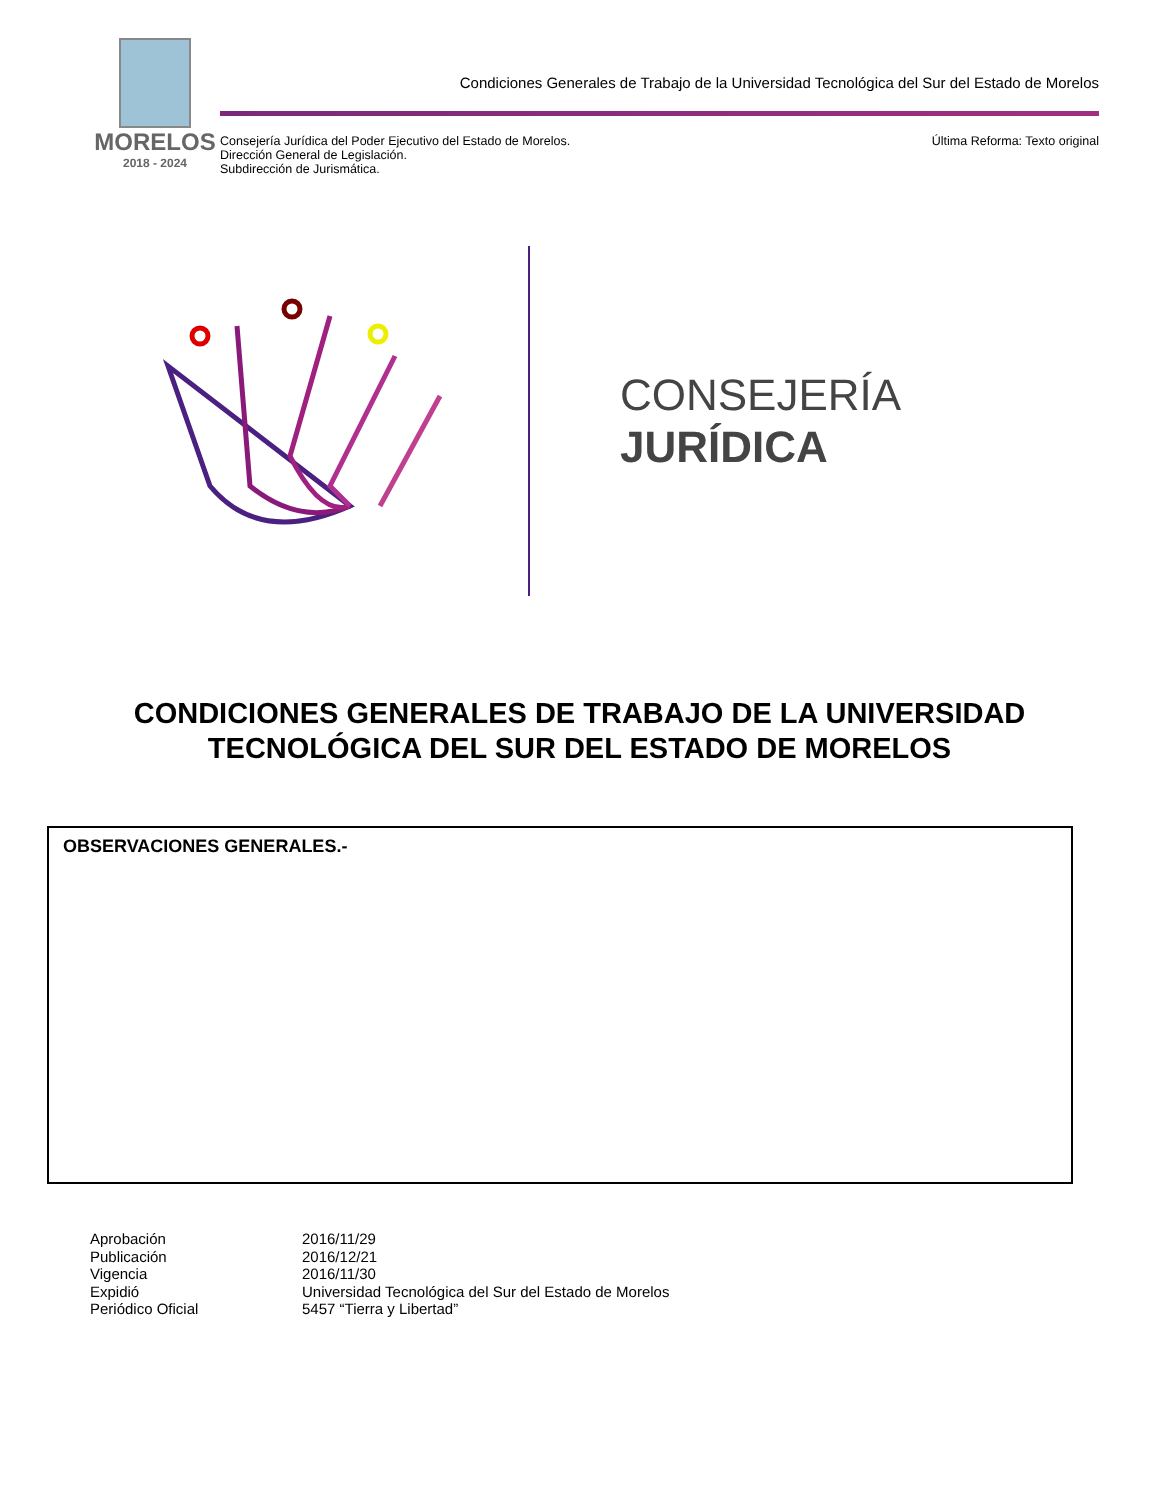MORELOS
2018 - 2024
Condiciones Generales de Trabajo de la Universidad Tecnológica del Sur del Estado de Morelos
Consejería Jurídica del Poder Ejecutivo del Estado de Morelos.
Dirección General de Legislación.
Subdirección de Jurismática.
Última Reforma: Texto original
CONSEJERÍA
JURÍDICA
CONDICIONES GENERALES DE TRABAJO DE LA UNIVERSIDAD TECNOLÓGICA DEL SUR DEL ESTADO DE MORELOS
OBSERVACIONES GENERALES.-
Aprobación 2016/11/29
Publicación 2016/12/21
Vigencia 2016/11/30
Expidió Universidad Tecnológica del Sur del Estado de Morelos
Periódico Oficial 5457 “Tierra y Libertad”